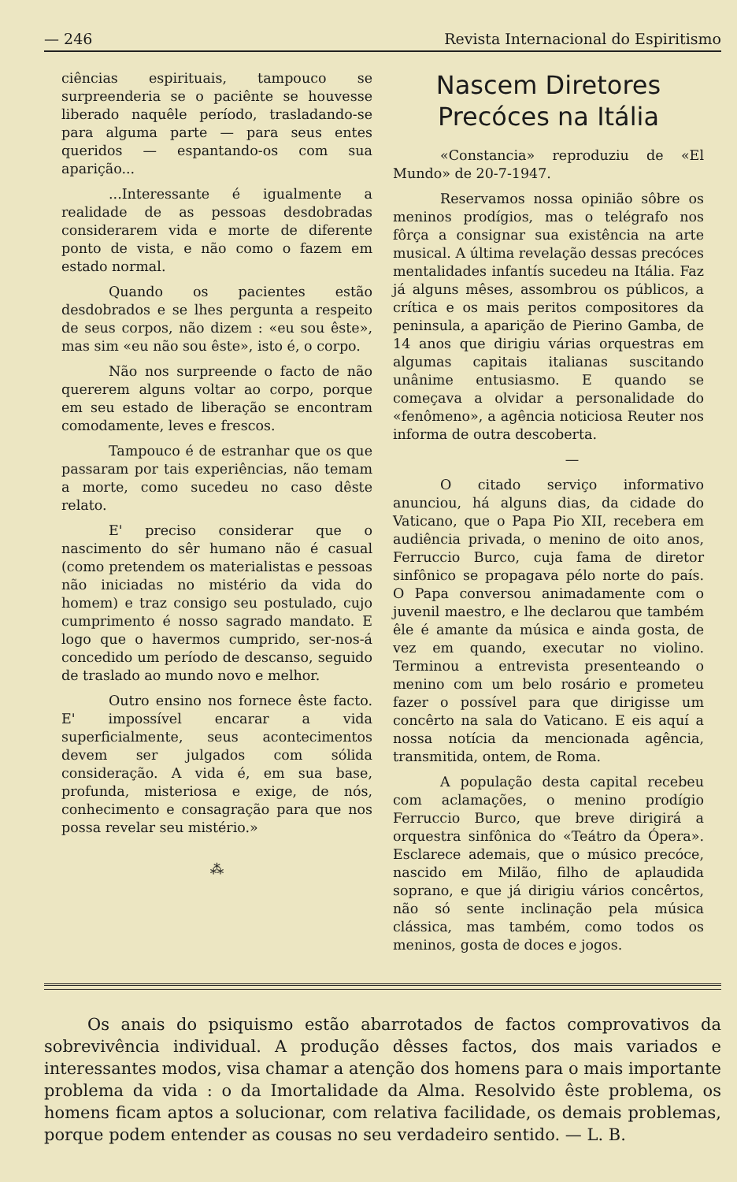— 246 Revista Internacional do Espiritismo
ciências espirituais, tampouco se surpreenderia se o paciênte se houvesse liberado naquêle período, trasladando-se para alguma parte — para seus entes queridos — espantando-os com sua aparição...
...Interessante é igualmente a realidade de as pessoas desdobradas considerarem vida e morte de diferente ponto de vista, e não como o fazem em estado normal.
Quando os pacientes estão desdobrados e se lhes pergunta a respeito de seus corpos, não dizem : «eu sou êste», mas sim «eu não sou êste», isto é, o corpo.
Não nos surpreende o facto de não quererem alguns voltar ao corpo, porque em seu estado de liberação se encontram comodamente, leves e frescos.
Tampouco é de estranhar que os que passaram por tais experiências, não temam a morte, como sucedeu no caso dêste relato.
E' preciso considerar que o nascimento do sêr humano não é casual (como pretendem os materialistas e pessoas não iniciadas no mistério da vida do homem) e traz consigo seu postulado, cujo cumprimento é nosso sagrado mandato. E logo que o havermos cumprido, ser-nos-á concedido um período de descanso, seguido de traslado ao mundo novo e melhor.
Outro ensino nos fornece êste facto. E' impossível encarar a vida superficialmente, seus acontecimentos devem ser julgados com sólida consideração. A vida é, em sua base, profunda, misteriosa e exige, de nós, conhecimento e consagração para que nos possa revelar seu mistério.»
⁂
Nascem Diretores Precóces na Itália
«Constancia» reproduziu de «El Mundo» de 20-7-1947.
Reservamos nossa opinião sôbre os meninos prodígios, mas o telégrafo nos fôrça a consignar sua existência na arte musical. A última revelação dessas precóces mentalidades infantís sucedeu na Itália. Faz já alguns mêses, assombrou os públicos, a crítica e os mais peritos compositores da peninsula, a aparição de Pierino Gamba, de 14 anos que dirigiu várias orquestras em algumas capitais italianas suscitando unânime entusiasmo. E quando se começava a olvidar a personalidade do «fenômeno», a agência noticiosa Reuter nos informa de outra descoberta.
—
O citado serviço informativo anunciou, há alguns dias, da cidade do Vaticano, que o Papa Pio XII, recebera em audiência privada, o menino de oito anos, Ferruccio Burco, cuja fama de diretor sinfônico se propagava pélo norte do país. O Papa conversou animadamente com o juvenil maestro, e lhe declarou que também êle é amante da música e ainda gosta, de vez em quando, executar no violino. Terminou a entrevista presenteando o menino com um belo rosário e prometeu fazer o possível para que dirigisse um concêrto na sala do Vaticano. E eis aquí a nossa notícia da mencionada agência, transmitida, ontem, de Roma.
A população desta capital recebeu com aclamações, o menino prodígio Ferruccio Burco, que breve dirigirá a orquestra sinfônica do «Teátro da Ópera». Esclarece ademais, que o músico precóce, nascido em Milão, filho de aplaudida soprano, e que já dirigiu vários concêrtos, não só sente inclinação pela música clássica, mas também, como todos os meninos, gosta de doces e jogos.
Os anais do psiquismo estão abarrotados de factos comprovativos da sobrevivência individual. A produção dêsses factos, dos mais variados e interessantes modos, visa chamar a atenção dos homens para o mais importante problema da vida : o da Imortalidade da Alma. Resolvido êste problema, os homens ficam aptos a solucionar, com relativa facilidade, os demais problemas, porque podem entender as cousas no seu verdadeiro sentido. — L. B.